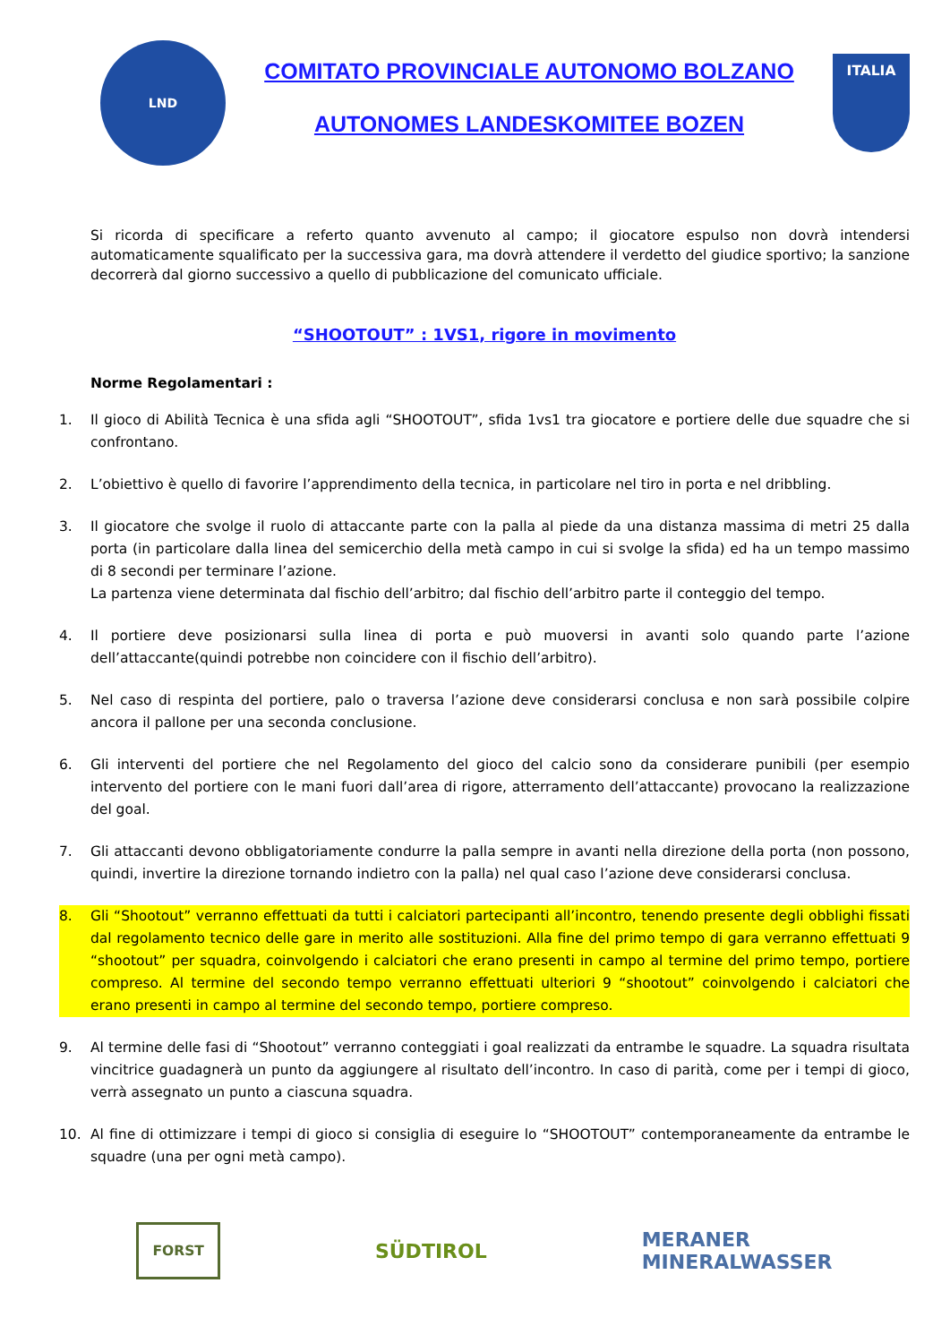LND
COMITATO PROVINCIALE AUTONOMO BOLZANO
AUTONOMES LANDESKOMITEE BOZEN
ITALIA
Si ricorda di specificare a referto quanto avvenuto al campo; il giocatore espulso non dovrà intendersi automaticamente squalificato per la successiva gara, ma dovrà attendere il verdetto del giudice sportivo; la sanzione decorrerà dal giorno successivo a quello di pubblicazione del comunicato ufficiale.
“SHOOTOUT” : 1VS1, rigore in movimento
Norme Regolamentari :
1.
Il gioco di Abilità Tecnica è una sfida agli “SHOOTOUT”, sfida 1vs1 tra giocatore e portiere delle due squadre che si confrontano.
2.
L’obiettivo è quello di favorire l’apprendimento della tecnica, in particolare nel tiro in porta e nel dribbling.
3.
Il giocatore che svolge il ruolo di attaccante parte con la palla al piede da una distanza massima di metri 25 dalla porta (in particolare dalla linea del semicerchio della metà campo in cui si svolge la sfida) ed ha un tempo massimo di 8 secondi per terminare l’azione.
La partenza viene determinata dal fischio dell’arbitro; dal fischio dell’arbitro parte il conteggio del tempo.
4.
Il portiere deve posizionarsi sulla linea di porta e può muoversi in avanti solo quando parte l’azione dell’attaccante(quindi potrebbe non coincidere con il fischio dell’arbitro).
5.
Nel caso di respinta del portiere, palo o traversa l’azione deve considerarsi conclusa e non sarà possibile colpire ancora il pallone per una seconda conclusione.
6.
Gli interventi del portiere che nel Regolamento del gioco del calcio sono da considerare punibili (per esempio intervento del portiere con le mani fuori dall’area di rigore, atterramento dell’attaccante) provocano la realizzazione del goal.
7.
Gli attaccanti devono obbligatoriamente condurre la palla sempre in avanti nella direzione della porta (non possono, quindi, invertire la direzione tornando indietro con la palla) nel qual caso l’azione deve considerarsi conclusa.
8.
Gli “Shootout” verranno effettuati da tutti i calciatori partecipanti all’incontro, tenendo presente degli obblighi fissati dal regolamento tecnico delle gare in merito alle sostituzioni. Alla fine del primo tempo di gara verranno effettuati 9 “shootout” per squadra, coinvolgendo i calciatori che erano presenti in campo al termine del primo tempo, portiere compreso. Al termine del secondo tempo verranno effettuati ulteriori 9 “shootout” coinvolgendo i calciatori che erano presenti in campo al termine del secondo tempo, portiere compreso.
9.
Al termine delle fasi di “Shootout” verranno conteggiati i goal realizzati da entrambe le squadre. La squadra risultata vincitrice guadagnerà un punto da aggiungere al risultato dell’incontro. In caso di parità, come per i tempi di gioco, verrà assegnato un punto a ciascuna squadra.
10.
Al fine di ottimizzare i tempi di gioco si consiglia di eseguire lo “SHOOTOUT” contemporaneamente da entrambe le squadre (una per ogni metà campo).
FORST
SÜDTIROL
MERANER
MINERALWASSER